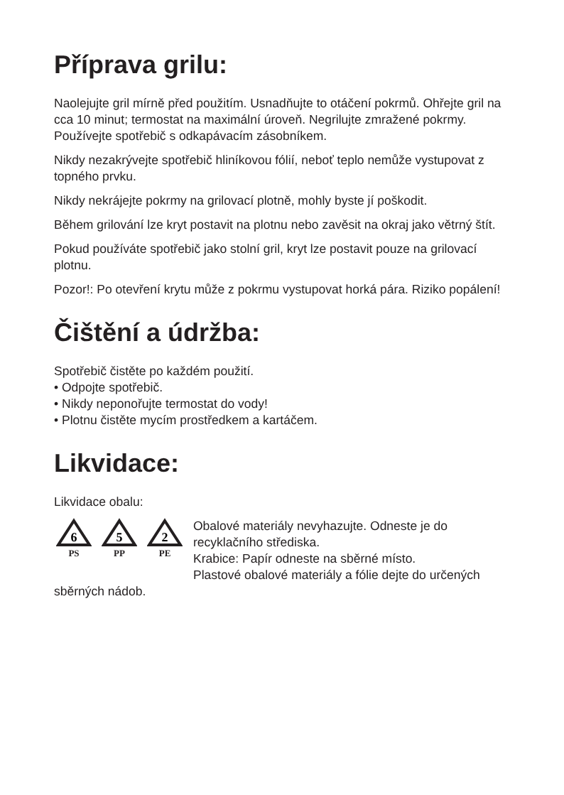Příprava grilu:
Naolejujte gril mírně před použitím. Usnadňujte to otáčení pokrmů. Ohřejte gril na cca 10 minut; termostat na maximální úroveň. Negrilujte zmražené pokrmy. Používejte spotřebič s odkapávacím zásobníkem.
Nikdy nezakrývejte spotřebič hliníkovou fólií, neboť teplo nemůže vystupovat z topného prvku.
Nikdy nekrájejte pokrmy na grilovací plotně, mohly byste jí poškodit.
Během grilování lze kryt postavit na plotnu nebo zavěsit na okraj jako větrný štít.
Pokud používáte spotřebič jako stolní gril, kryt lze postavit pouze na grilovací plotnu.
Pozor!: Po otevření krytu může z pokrmu vystupovat horká pára. Riziko popálení!
Čištění a údržba:
Spotřebič čistěte po každém použití.
• Odpojte spotřebič.
• Nikdy neponořujte termostat do vody!
• Plotnu čistěte mycím prostředkem a kartáčem.
Likvidace:
Likvidace obalu:
6
PS
5
PP
2
PE
Obalové materiály nevyhazujte. Odneste je do recyklačního střediska.
Krabice: Papír odneste na sběrné místo.
Plastové obalové materiály a fólie dejte do určených sběrných nádob.